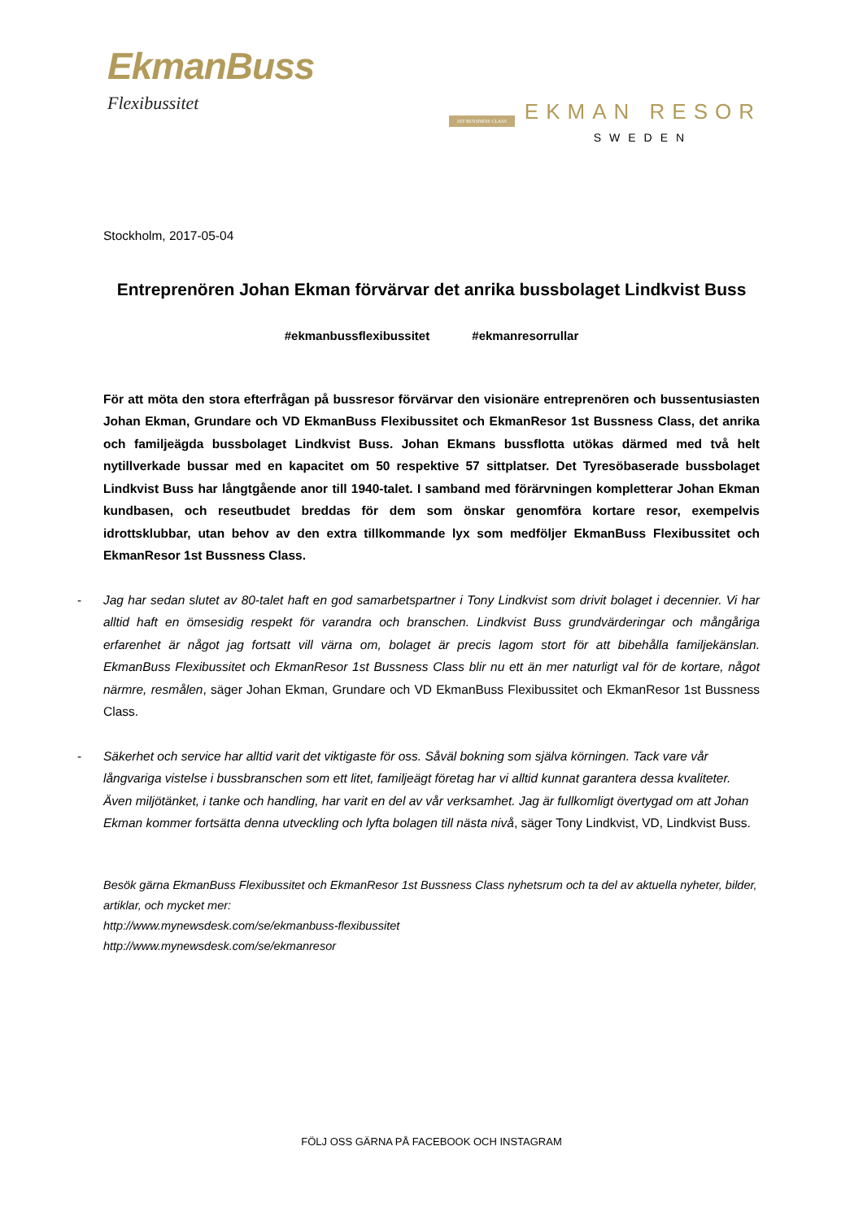EkmanBuss
Flexibussitet
1ST BUSSNESS CLASS
EKMAN RESOR
SWEDEN
Stockholm, 2017-05-04
Entreprenören Johan Ekman förvärvar det anrika bussbolaget Lindkvist Buss
#ekmanbussflexibussitet #ekmanresorrullar
För att möta den stora efterfrågan på bussresor förvärvar den visionäre entreprenören och bussentusiasten Johan Ekman, Grundare och VD EkmanBuss Flexibussitet och EkmanResor 1st Bussness Class, det anrika och familjeägda bussbolaget Lindkvist Buss. Johan Ekmans bussflotta utökas därmed med två helt nytillverkade bussar med en kapacitet om 50 respektive 57 sittplatser. Det Tyresöbaserade bussbolaget Lindkvist Buss har långtgående anor till 1940-talet. I samband med förärvningen kompletterar Johan Ekman kundbasen, och reseutbudet breddas för dem som önskar genomföra kortare resor, exempelvis idrottsklubbar, utan behov av den extra tillkommande lyx som medföljer EkmanBuss Flexibussitet och EkmanResor 1st Bussness Class.
- Jag har sedan slutet av 80-talet haft en god samarbetspartner i Tony Lindkvist som drivit bolaget i decennier. Vi har alltid haft en ömsesidig respekt för varandra och branschen. Lindkvist Buss grundvärderingar och mångåriga erfarenhet är något jag fortsatt vill värna om, bolaget är precis lagom stort för att bibehålla familjekänslan. EkmanBuss Flexibussitet och EkmanResor 1st Bussness Class blir nu ett än mer naturligt val för de kortare, något närmre, resmålen, säger Johan Ekman, Grundare och VD EkmanBuss Flexibussitet och EkmanResor 1st Bussness Class.
- Säkerhet och service har alltid varit det viktigaste för oss. Såväl bokning som själva körningen. Tack vare vår långvariga vistelse i bussbranschen som ett litet, familjeägt företag har vi alltid kunnat garantera dessa kvaliteter. Även miljötänket, i tanke och handling, har varit en del av vår verksamhet. Jag är fullkomligt övertygad om att Johan Ekman kommer fortsätta denna utveckling och lyfta bolagen till nästa nivå, säger Tony Lindkvist, VD, Lindkvist Buss.
Besök gärna EkmanBuss Flexibussitet och EkmanResor 1st Bussness Class nyhetsrum och ta del av aktuella nyheter, bilder, artiklar, och mycket mer:
http://www.mynewsdesk.com/se/ekmanbuss-flexibussitet
http://www.mynewsdesk.com/se/ekmanresor
FÖLJ OSS GÄRNA PÅ FACEBOOK OCH INSTAGRAM